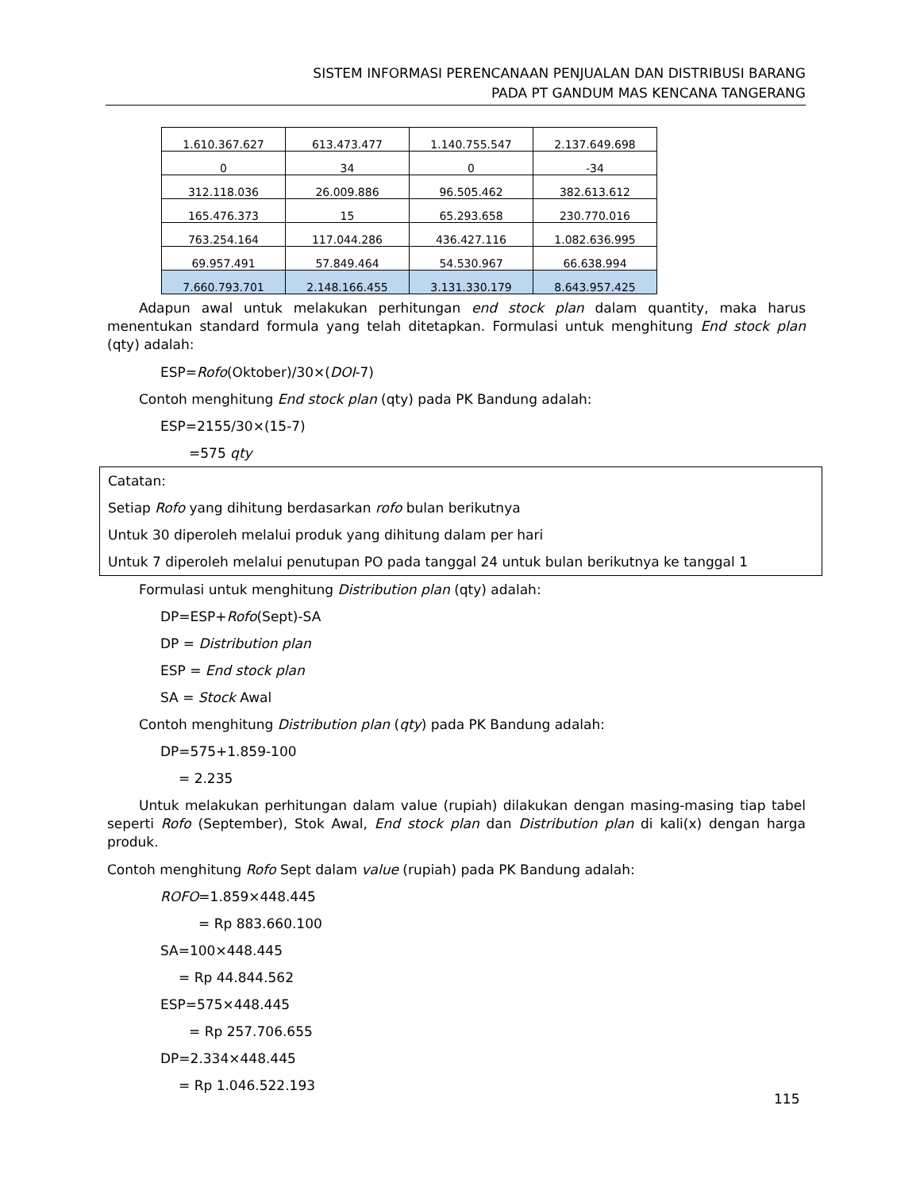SISTEM INFORMASI PERENCANAAN PENJUALAN DAN DISTRIBUSI BARANG
PADA PT GANDUM MAS KENCANA TANGERANG
| 1.610.367.627 | 613.473.477 | 1.140.755.547 | 2.137.649.698 |
| 0 | 34 | 0 | -34 |
| 312.118.036 | 26.009.886 | 96.505.462 | 382.613.612 |
| 165.476.373 | 15 | 65.293.658 | 230.770.016 |
| 763.254.164 | 117.044.286 | 436.427.116 | 1.082.636.995 |
| 69.957.491 | 57.849.464 | 54.530.967 | 66.638.994 |
| 7.660.793.701 | 2.148.166.455 | 3.131.330.179 | 8.643.957.425 |
Adapun awal untuk melakukan perhitungan end stock plan dalam quantity, maka harus menentukan standard formula yang telah ditetapkan. Formulasi untuk menghitung End stock plan (qty) adalah:
ESP=Rofo(Oktober)/30×(DOI-7)
Contoh menghitung End stock plan (qty) pada PK Bandung adalah:
ESP=2155/30×(15-7)
=575 qty
Catatan:
Setiap Rofo yang dihitung berdasarkan rofo bulan berikutnya
Untuk 30 diperoleh melalui produk yang dihitung dalam per hari
Untuk 7 diperoleh melalui penutupan PO pada tanggal 24 untuk bulan berikutnya ke tanggal 1
Formulasi untuk menghitung Distribution plan (qty) adalah:
DP=ESP+Rofo(Sept)-SA
DP = Distribution plan
ESP = End stock plan
SA = Stock Awal
Contoh menghitung Distribution plan (qty) pada PK Bandung adalah:
DP=575+1.859-100
= 2.235
Untuk melakukan perhitungan dalam value (rupiah) dilakukan dengan masing-masing tiap tabel seperti Rofo (September), Stok Awal, End stock plan dan Distribution plan di kali(x) dengan harga produk.
Contoh menghitung Rofo Sept dalam value (rupiah) pada PK Bandung adalah:
ROFO=1.859×448.445
= Rp 883.660.100
SA=100×448.445
= Rp 44.844.562
ESP=575×448.445
= Rp 257.706.655
DP=2.334×448.445
= Rp 1.046.522.193
115